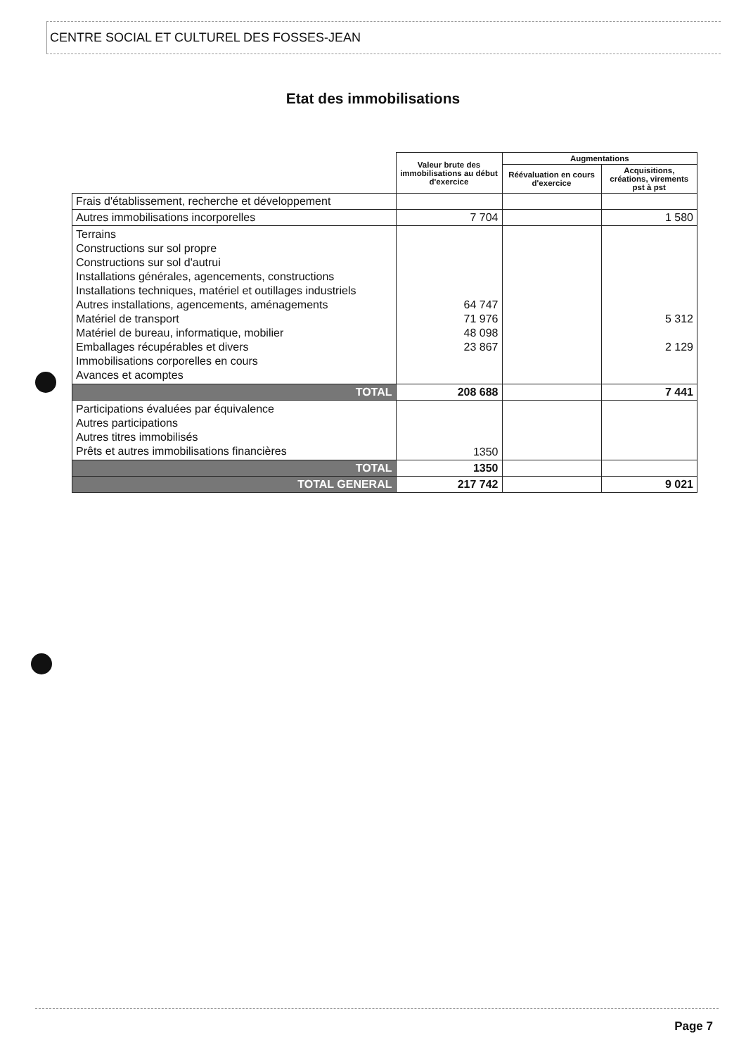CENTRE SOCIAL ET CULTUREL DES FOSSES-JEAN
Etat des immobilisations
| | Valeur brute des immobilisations au début d'exercice | Augmentations | |
| --- | --- | --- | --- |
| | | Réévaluation en cours d'exercice | Acquisitions, créations, virements pst à pst |
| Frais d'établissement, recherche et développement | | | |
| Autres immobilisations incorporelles | 7 704 | | 1 580 |
| Terrains Constructions sur sol propre Constructions sur sol d'autrui Installations générales, agencements, constructions Installations techniques, matériel et outillages industriels Autres installations, agencements, aménagements Matériel de transport Matériel de bureau, informatique, mobilier Emballages récupérables et divers Immobilisations corporelles en cours Avances et acomptes | 64 747 71 976 48 098 23 867 | | 5 312 2 129 |
| TOTAL | 208 688 | | 7 441 |
| Participations évaluées par équivalence Autres participations Autres titres immobilisés Prêts et autres immobilisations financières | 1350 | | |
| TOTAL | 1350 | | |
| TOTAL GENERAL | 217 742 | | 9 021 |
Page 7